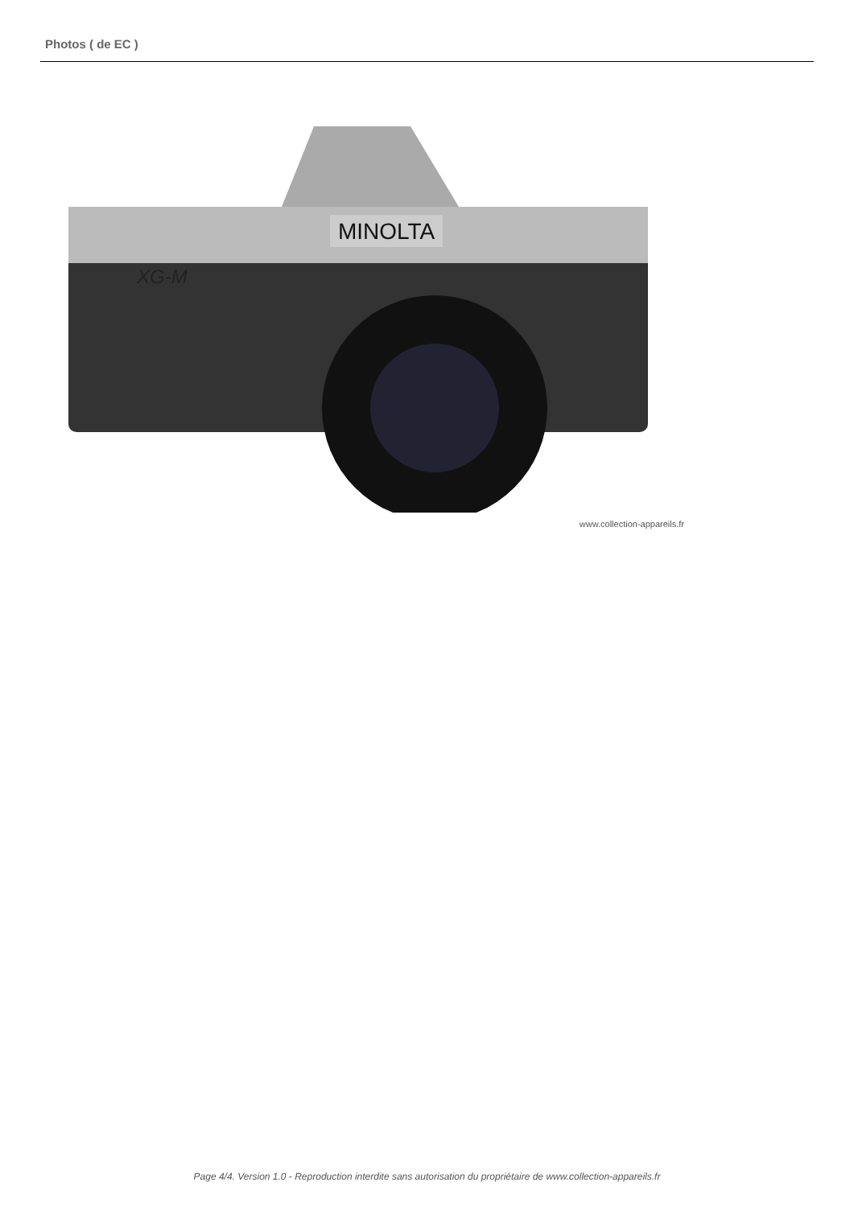Photos ( de EC )
MINOLTA
XG-M
www.collection-appareils.fr
Page 4/4. Version 1.0 - Reproduction interdite sans autorisation du propriétaire de www.collection-appareils.fr